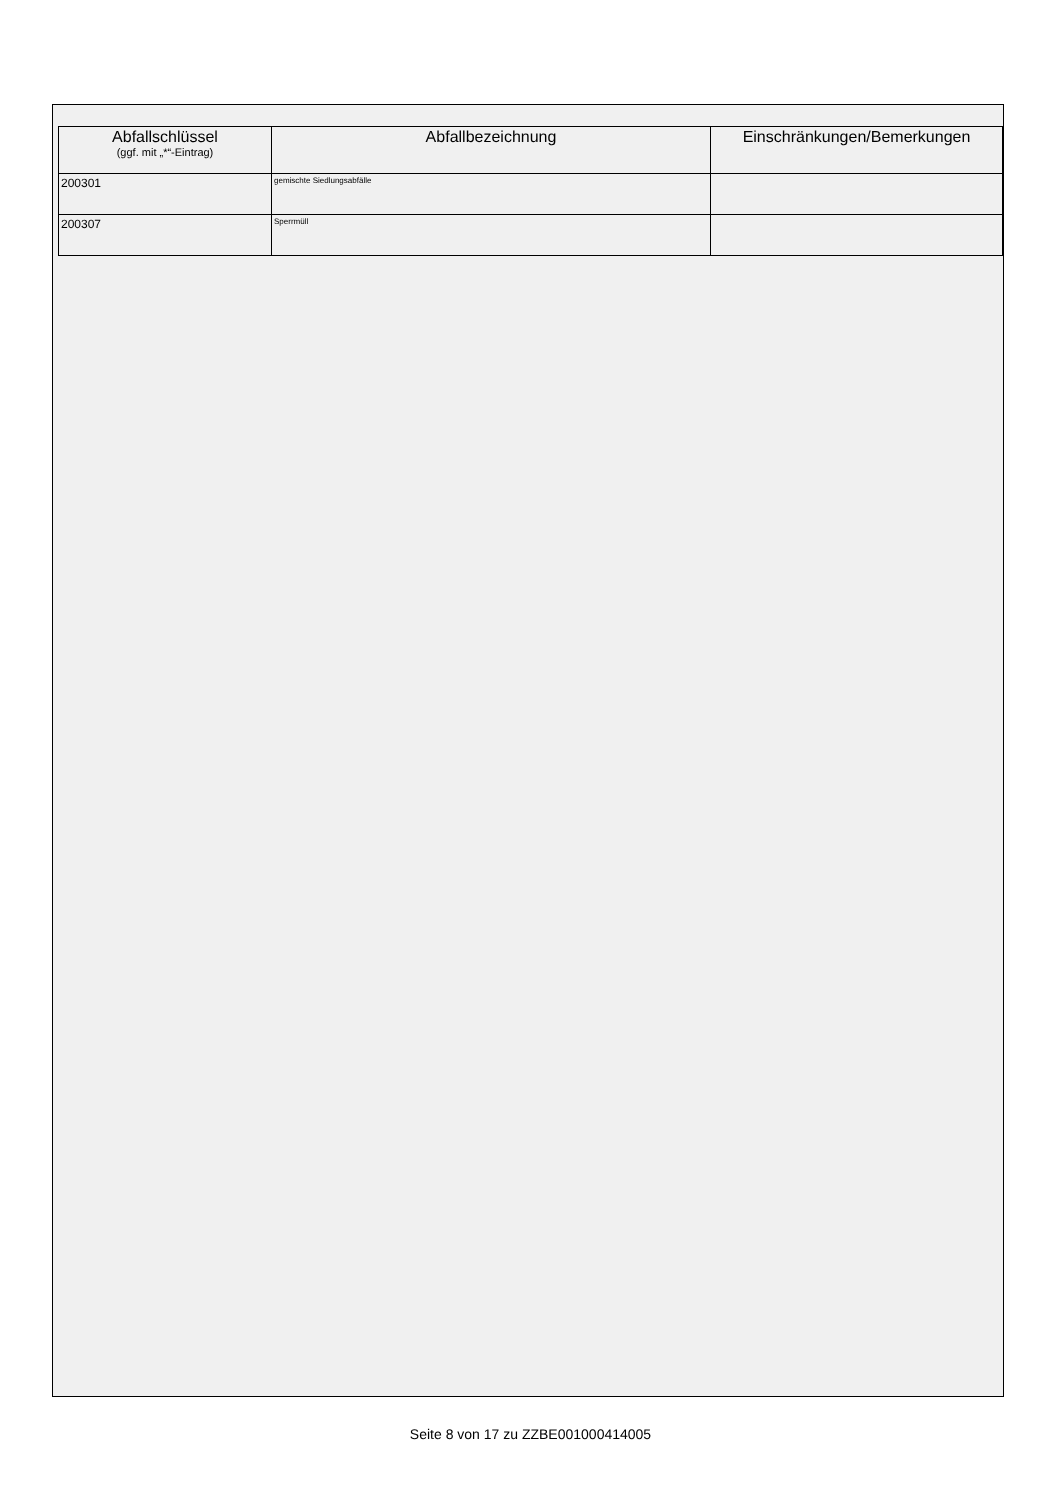| Abfallschlüssel (ggf. mit „*“-Eintrag) | Abfallbezeichnung | Einschränkungen/Bemerkungen |
| --- | --- | --- |
| 200301 | gemischte Siedlungsabfälle | |
| 200307 | Sperrmüll | |
Seite 8 von 17 zu ZZBE001000414005